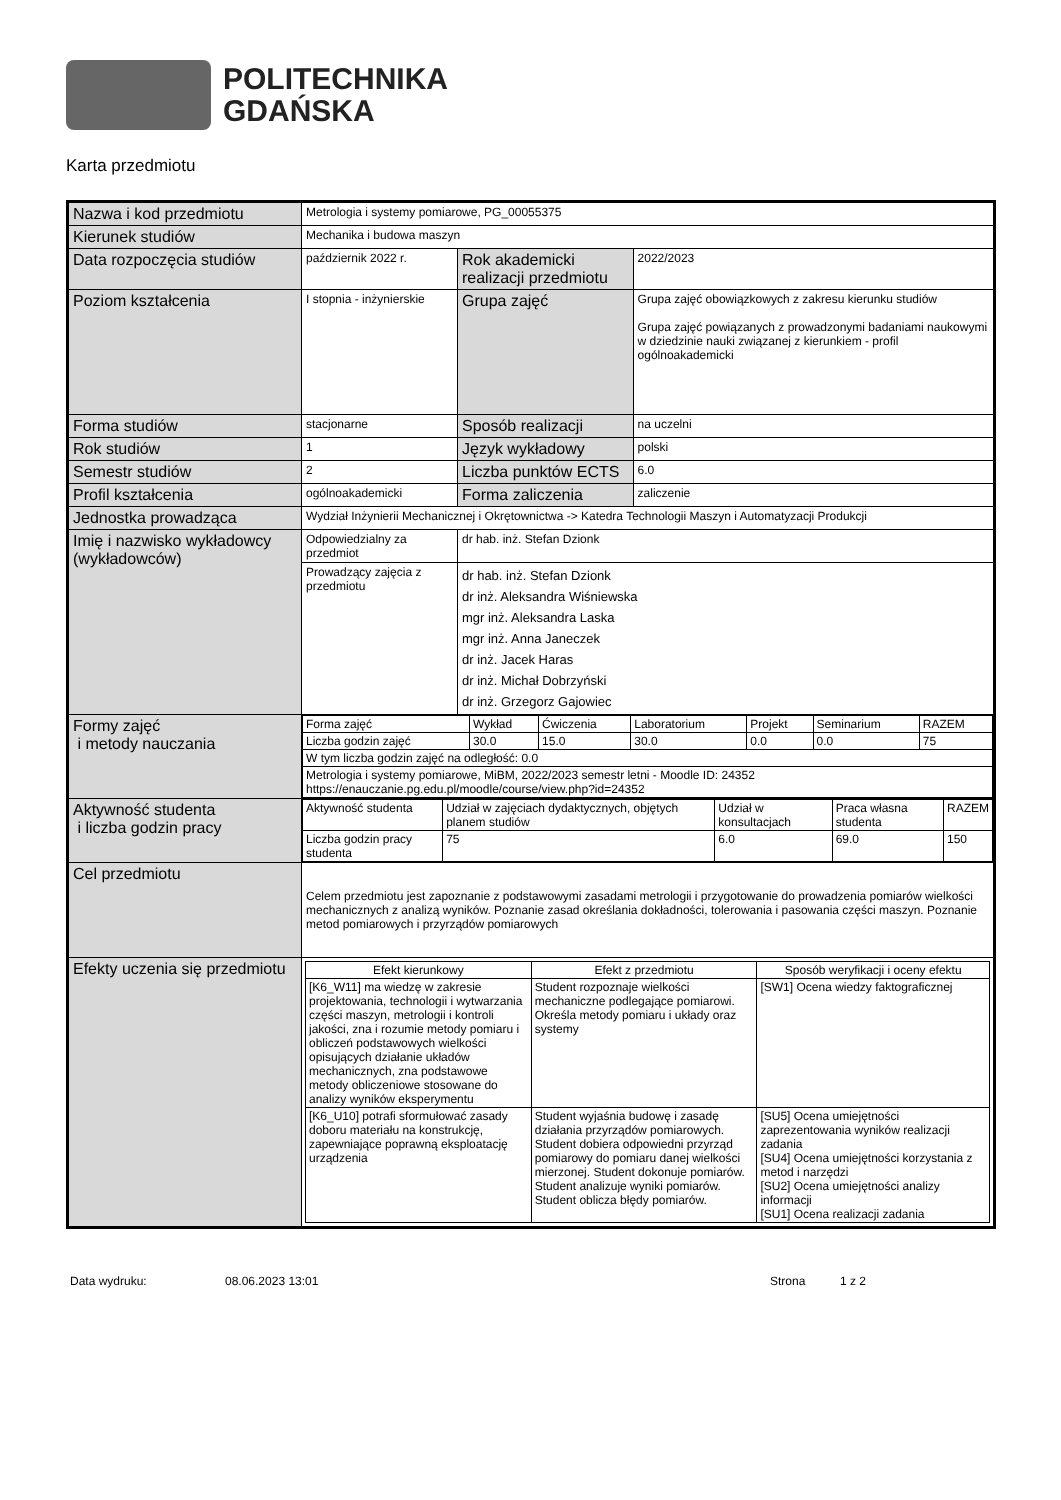POLITECHNIKA
GDAŃSKA
Karta przedmiotu
| Nazwa i kod przedmiotu | Metrologia i systemy pomiarowe, PG_00055375 | | |
| Kierunek studiów | Mechanika i budowa maszyn | | |
| Data rozpoczęcia studiów | październik 2022 r. | Rok akademicki realizacji przedmiotu | 2022/2023 |
| Poziom kształcenia | I stopnia - inżynierskie | Grupa zajęć | Grupa zajęć obowiązkowych z zakresu kierunku studiów Grupa zajęć powiązanych z prowadzonymi badaniami naukowymi w dziedzinie nauki związanej z kierunkiem - profil ogólnoakademicki |
| Forma studiów | stacjonarne | Sposób realizacji | na uczelni |
| Rok studiów | 1 | Język wykładowy | polski |
| Semestr studiów | 2 | Liczba punktów ECTS | 6.0 |
| Profil kształcenia | ogólnoakademicki | Forma zaliczenia | zaliczenie |
| Jednostka prowadząca | Wydział Inżynierii Mechanicznej i Okrętownictwa -> Katedra Technologii Maszyn i Automatyzacji Produkcji | | |
| Imię i nazwisko wykładowcy (wykładowców) | Odpowiedzialny za przedmiot | dr hab. inż. Stefan Dzionk | |
| | Prowadzący zajęcia z przedmiotu | dr hab. inż. Stefan Dzionk dr inż. Aleksandra Wiśniewska mgr inż. Aleksandra Laska mgr inż. Anna Janeczek dr inż. Jacek Haras dr inż. Michał Dobrzyński dr inż. Grzegorz Gajowiec | |
| Formy zajęć i metody nauczania | / Forma zajęć / Wykład / Ćwiczenia / Laboratorium / Projekt / Seminarium / RAZEM / / Liczba godzin zajęć / 30.0 / 15.0 / 30.0 / 0.0 / 0.0 / 75 / / W tym liczba godzin zajęć na odległość: 0.0 / / / / / / / / Metrologia i systemy pomiarowe, MiBM, 2022/2023 semestr letni - Moodle ID: 24352 https://enauczanie.pg.edu.pl/moodle/course/view.php?id=24352 / / / / / / / | | |
| Aktywność studenta i liczba godzin pracy | / Aktywność studenta / Udział w zajęciach dydaktycznych, objętych planem studiów / Udział w konsultacjach / Praca własna studenta / RAZEM / / Liczba godzin pracy studenta / 75 / 6.0 / 69.0 / 150 / | | |
| Cel przedmiotu | Celem przedmiotu jest zapoznanie z podstawowymi zasadami metrologii i przygotowanie do prowadzenia pomiarów wielkości mechanicznych z analizą wyników. Poznanie zasad określania dokładności, tolerowania i pasowania części maszyn. Poznanie metod pomiarowych i przyrządów pomiarowych | | |
| Efekty uczenia się przedmiotu | / Efekt kierunkowy / Efekt z przedmiotu / Sposób weryfikacji i oceny efektu / / --- / --- / --- / / [K6_W11] ma wiedzę w zakresie projektowania, technologii i wytwarzania części maszyn, metrologii i kontroli jakości, zna i rozumie metody pomiaru i obliczeń podstawowych wielkości opisujących działanie układów mechanicznych, zna podstawowe metody obliczeniowe stosowane do analizy wyników eksperymentu / Student rozpoznaje wielkości mechaniczne podlegające pomiarowi. Określa metody pomiaru i układy oraz systemy / [SW1] Ocena wiedzy faktograficznej / / [K6_U10] potrafi sformułować zasady doboru materiału na konstrukcję, zapewniające poprawną eksploatację urządzenia / Student wyjaśnia budowę i zasadę działania przyrządów pomiarowych. Student dobiera odpowiedni przyrząd pomiarowy do pomiaru danej wielkości mierzonej. Student dokonuje pomiarów. Student analizuje wyniki pomiarów. Student oblicza błędy pomiarów. / [SU5] Ocena umiejętności zaprezentowania wyników realizacji zadania [SU4] Ocena umiejętności korzystania z metod i narzędzi [SU2] Ocena umiejętności analizy informacji [SU1] Ocena realizacji zadania / | | |
Data wydruku: 08.06.2023 13:01 Strona 1 z 2